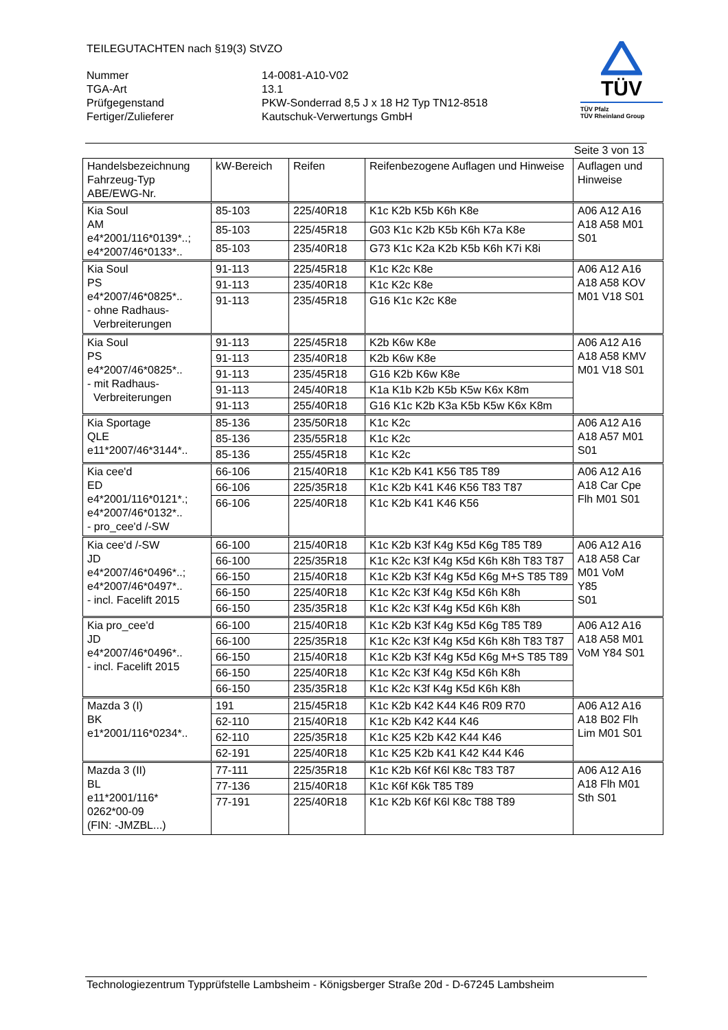TEILEGUTACHTEN nach §19(3) StVZO
| Nummer | 14-0081-A10-V02 |
| TGA-Art | 13.1 |
| Prüfgegenstand | PKW-Sonderrad 8,5 J x 18 H2 Typ TN12-8518 |
| Fertiger/Zulieferer | Kautschuk-Verwertungs GmbH |
TÜV
TÜV Pfalz
TÜV Rheinland Group
Seite 3 von 13
| Handelsbezeichnung Fahrzeug-Typ ABE/EWG-Nr. | kW-Bereich | Reifen | Reifenbezogene Auflagen und Hinweise | Auflagen und Hinweise |
| --- | --- | --- | --- | --- |
| Kia Soul AM e4*2001/116*0139*..; e4*2007/46*0133*.. | 85-103 | 225/40R18 | K1c K2b K5b K6h K8e | A06 A12 A16 A18 A58 M01 S01 |
| | 85-103 | 225/45R18 | G03 K1c K2b K5b K6h K7a K8e | |
| | 85-103 | 235/40R18 | G73 K1c K2a K2b K5b K6h K7i K8i | |
| Kia Soul PS e4*2007/46*0825*.. - ohne Radhaus- Verbreiterungen | 91-113 | 225/45R18 | K1c K2c K8e | A06 A12 A16 A18 A58 KOV M01 V18 S01 |
| | 91-113 | 235/40R18 | K1c K2c K8e | |
| | 91-113 | 235/45R18 | G16 K1c K2c K8e | |
| Kia Soul PS e4*2007/46*0825*.. - mit Radhaus- Verbreiterungen | 91-113 | 225/45R18 | K2b K6w K8e | A06 A12 A16 A18 A58 KMV M01 V18 S01 |
| | 91-113 | 235/40R18 | K2b K6w K8e | |
| | 91-113 | 235/45R18 | G16 K2b K6w K8e | |
| | 91-113 | 245/40R18 | K1a K1b K2b K5b K5w K6x K8m | |
| | 91-113 | 255/40R18 | G16 K1c K2b K3a K5b K5w K6x K8m | |
| Kia Sportage QLE e11*2007/46*3144*.. | 85-136 | 235/50R18 | K1c K2c | A06 A12 A16 A18 A57 M01 S01 |
| | 85-136 | 235/55R18 | K1c K2c | |
| | 85-136 | 255/45R18 | K1c K2c | |
| Kia cee'd ED e4*2001/116*0121*.; e4*2007/46*0132*.. - pro_cee'd /-SW | 66-106 | 215/40R18 | K1c K2b K41 K56 T85 T89 | A06 A12 A16 A18 Car Cpe Flh M01 S01 |
| | 66-106 | 225/35R18 | K1c K2b K41 K46 K56 T83 T87 | |
| | 66-106 | 225/40R18 | K1c K2b K41 K46 K56 | |
| Kia cee'd /-SW JD e4*2007/46*0496*..; e4*2007/46*0497*.. - incl. Facelift 2015 | 66-100 | 215/40R18 | K1c K2b K3f K4g K5d K6g T85 T89 | A06 A12 A16 A18 A58 Car M01 VoM Y85 S01 |
| | 66-100 | 225/35R18 | K1c K2c K3f K4g K5d K6h K8h T83 T87 | |
| | 66-150 | 215/40R18 | K1c K2b K3f K4g K5d K6g M+S T85 T89 | |
| | 66-150 | 225/40R18 | K1c K2c K3f K4g K5d K6h K8h | |
| | 66-150 | 235/35R18 | K1c K2c K3f K4g K5d K6h K8h | |
| Kia pro_cee'd JD e4*2007/46*0496*.. - incl. Facelift 2015 | 66-100 | 215/40R18 | K1c K2b K3f K4g K5d K6g T85 T89 | A06 A12 A16 A18 A58 M01 VoM Y84 S01 |
| | 66-100 | 225/35R18 | K1c K2c K3f K4g K5d K6h K8h T83 T87 | |
| | 66-150 | 215/40R18 | K1c K2b K3f K4g K5d K6g M+S T85 T89 | |
| | 66-150 | 225/40R18 | K1c K2c K3f K4g K5d K6h K8h | |
| | 66-150 | 235/35R18 | K1c K2c K3f K4g K5d K6h K8h | |
| Mazda 3 (I) BK e1*2001/116*0234*.. | 191 | 215/45R18 | K1c K2b K42 K44 K46 R09 R70 | A06 A12 A16 A18 B02 Flh Lim M01 S01 |
| | 62-110 | 215/40R18 | K1c K2b K42 K44 K46 | |
| | 62-110 | 225/35R18 | K1c K25 K2b K42 K44 K46 | |
| | 62-191 | 225/40R18 | K1c K25 K2b K41 K42 K44 K46 | |
| Mazda 3 (II) BL e11*2001/116* 0262*00-09 (FIN: -JMZBL...) | 77-111 | 225/35R18 | K1c K2b K6f K6l K8c T83 T87 | A06 A12 A16 A18 Flh M01 Sth S01 |
| | 77-136 | 215/40R18 | K1c K6f K6k T85 T89 | |
| | 77-191 | 225/40R18 | K1c K2b K6f K6l K8c T88 T89 | |
Technologiezentrum Typprüfstelle Lambsheim - Königsberger Straße 20d - D-67245 Lambsheim